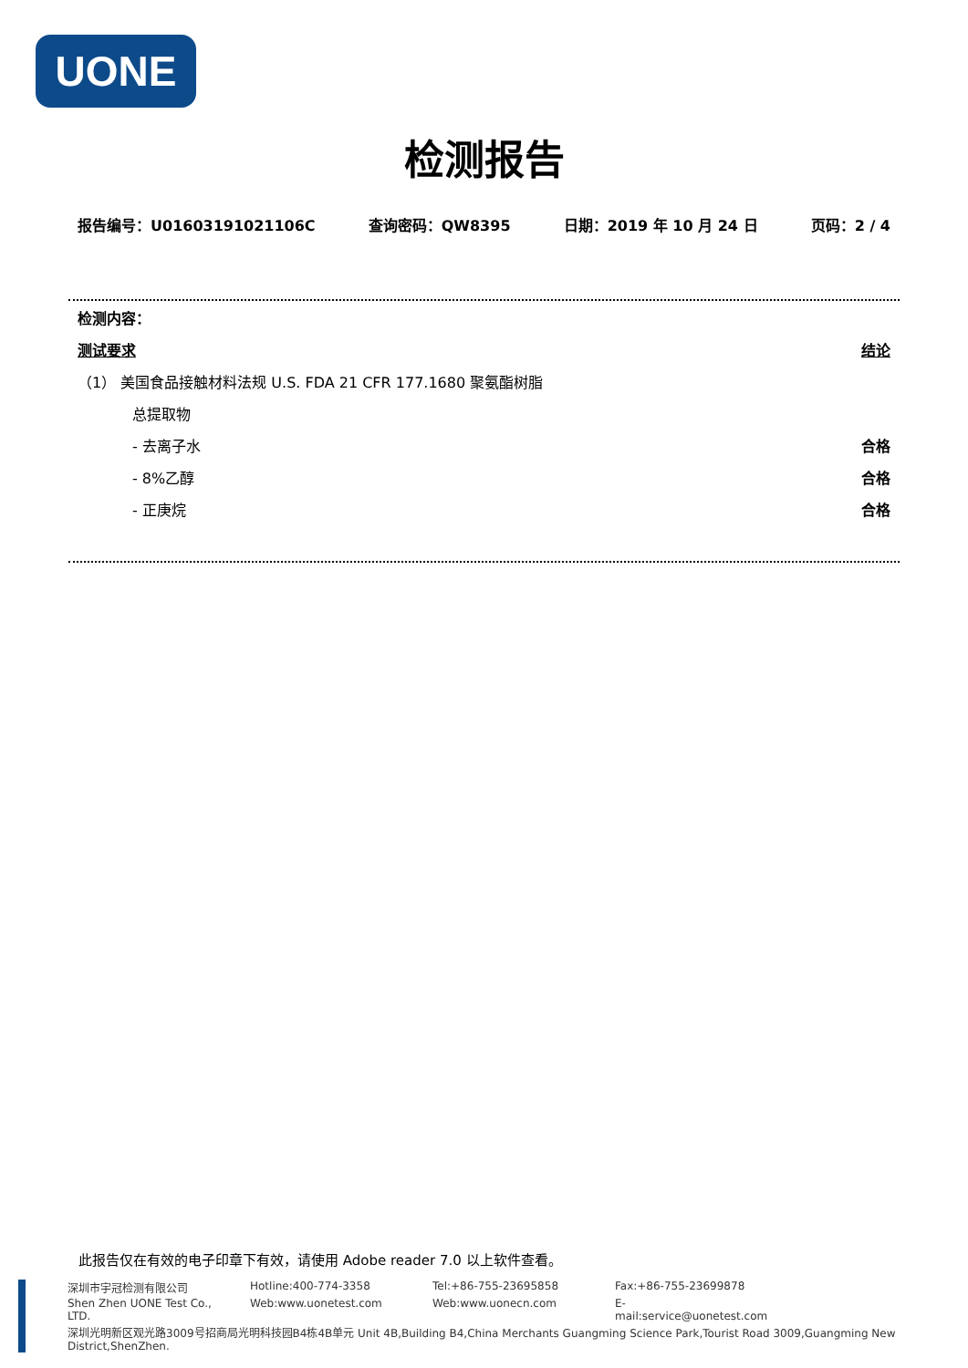UONE
检测报告
报告编号：U01603191021106C 查询密码：QW8395 日期：2019 年 10 月 24 日 页码：2 / 4
检测内容：
测试要求 结论
（1） 美国食品接触材料法规 U.S. FDA 21 CFR 177.1680 聚氨酯树脂
总提取物
- 去离子水 合格
- 8%乙醇 合格
- 正庚烷 合格
此报告仅在有效的电子印章下有效，请使用 Adobe reader 7.0 以上软件查看。
深圳市宇冠检测有限公司 Hotline:400-774-3358 Tel:+86-755-23695858 Fax:+86-755-23699878
Shen Zhen UONE Test Co., LTD. Web:www.uonetest.com Web:www.uonecn.com E-mail:service@uonetest.com
深圳光明新区观光路3009号招商局光明科技园B4栋4B单元 Unit 4B,Building B4,China Merchants Guangming Science Park,Tourist Road 3009,Guangming New District,ShenZhen.